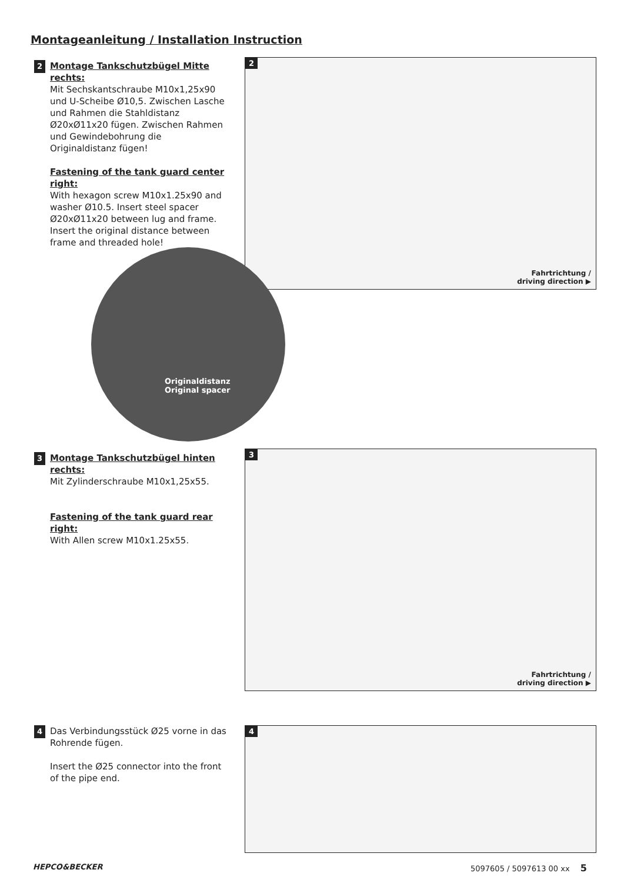Montageanleitung / Installation Instruction
2 Montage Tankschutzbügel Mitte rechts:
Mit Sechskantschraube M10x1,25x90 und U-Scheibe Ø10,5. Zwischen Lasche und Rahmen die Stahldistanz Ø20xØ11x20 fügen. Zwischen Rahmen und Gewindebohrung die Originaldistanz fügen!
Fastening of the tank guard center right:
With hexagon screw M10x1.25x90 and washer Ø10.5. Insert steel spacer Ø20xØ11x20 between lug and frame. Insert the original distance between frame and threaded hole!
2
Fahrtrichtung /
driving direction ▶
Originaldistanz
Original spacer
3 Montage Tankschutzbügel hinten rechts:
Mit Zylinderschraube M10x1,25x55.
Fastening of the tank guard rear right:
With Allen screw M10x1.25x55.
3
Fahrtrichtung /
driving direction ▶
4 Das Verbindungsstück Ø25 vorne in das Rohrende fügen.
Insert the Ø25 connector into the front of the pipe end.
4
HEPCO&BECKER 5097605 / 5097613 00 xx 5